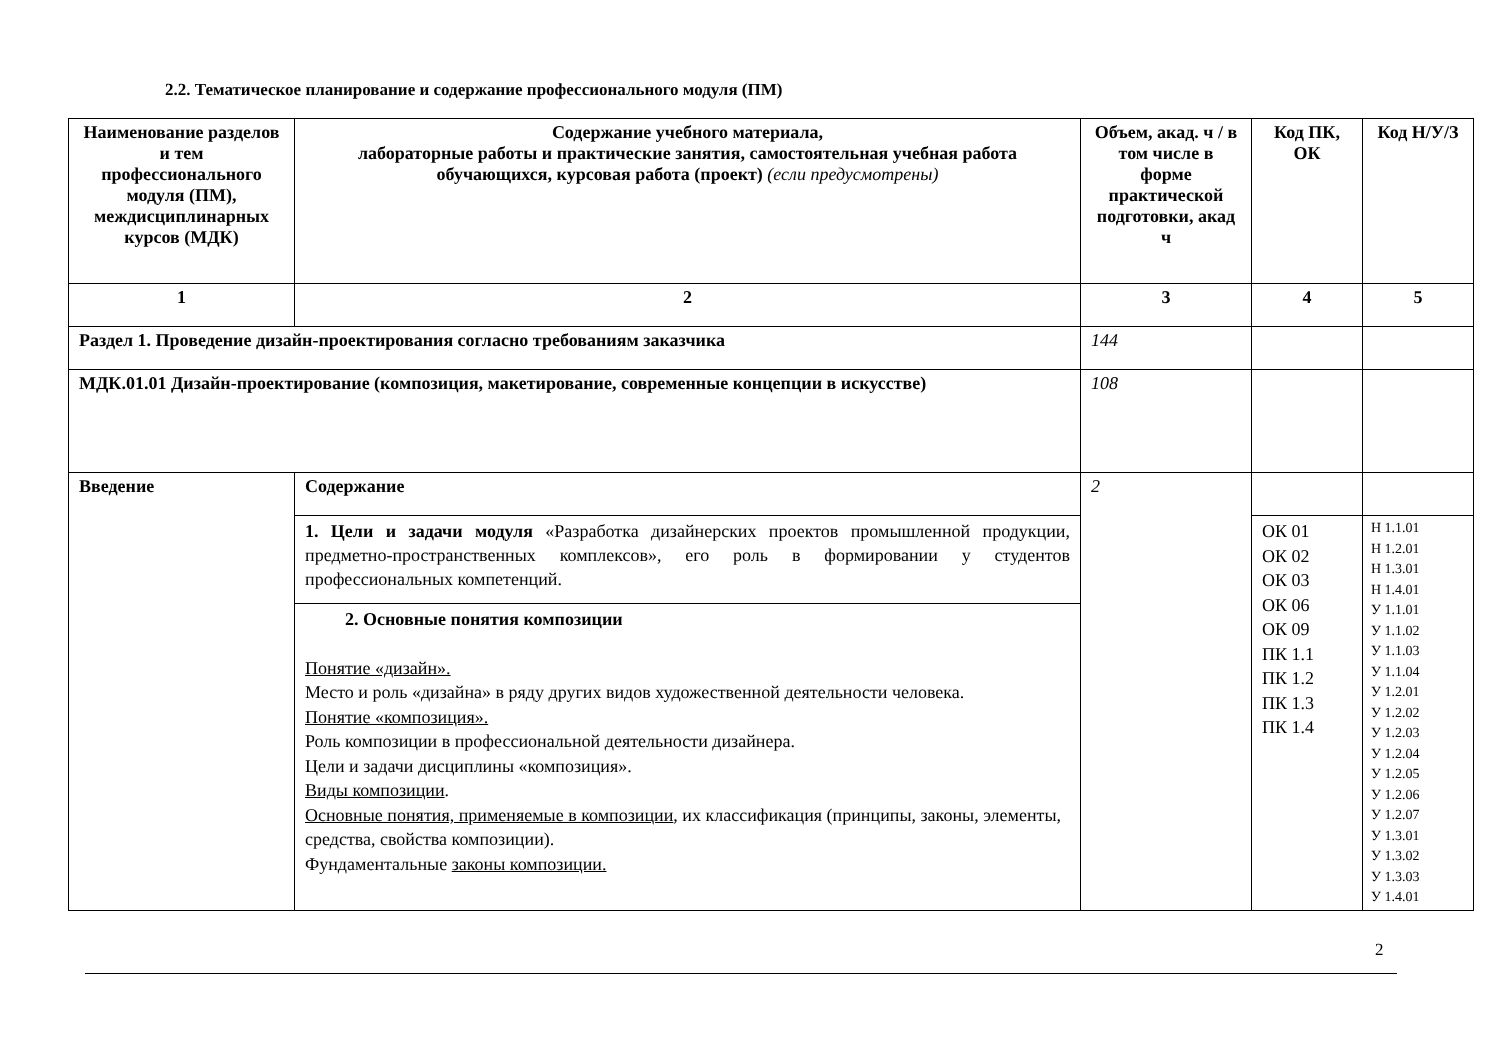2.2. Тематическое планирование и содержание профессионального модуля (ПМ)
| Наименование разделов и тем профессионального модуля (ПМ), междисциплинарных курсов (МДК) | Содержание учебного материала, лабораторные работы и практические занятия, самостоятельная учебная работа обучающихся, курсовая работа (проект) (если предусмотрены) | Объем, акад. ч / в том числе в форме практической подготовки, акад ч | Код ПК, ОК | Код Н/У/З |
| --- | --- | --- | --- | --- |
| 1 | 2 | 3 | 4 | 5 |
| Раздел 1. Проведение дизайн-проектирования согласно требованиям заказчика | | 144 | | |
| МДК.01.01 Дизайн-проектирование (композиция, макетирование, современные концепции в искусстве) | | 108 | | |
| Введение | Содержание | 2 | | |
| | 1. Цели и задачи модуля «Разработка дизайнерских проектов промышленной продукции, предметно-пространственных комплексов», его роль в формировании у студентов профессиональных компетенций. | | ОК 01 ОК 02 ОК 03 ОК 06 ОК 09 ПК 1.1 ПК 1.2 ПК 1.3 ПК 1.4 | Н 1.1.01 Н 1.2.01 Н 1.3.01 Н 1.4.01 У 1.1.01 У 1.1.02 У 1.1.03 У 1.1.04 У 1.2.01 У 1.2.02 У 1.2.03 У 1.2.04 У 1.2.05 У 1.2.06 У 1.2.07 У 1.3.01 У 1.3.02 У 1.3.03 У 1.4.01 |
| | 2. Основные понятия композиции Понятие «дизайн». Место и роль «дизайна» в ряду других видов художественной деятельности человека. Понятие «композиция». Роль композиции в профессиональной деятельности дизайнера. Цели и задачи дисциплины «композиция». Виды композиции . Основные понятия, применяемые в композиции , их классификация (принципы, законы, элементы, средства, свойства композиции). Фундаментальные законы композиции. | | | |
2